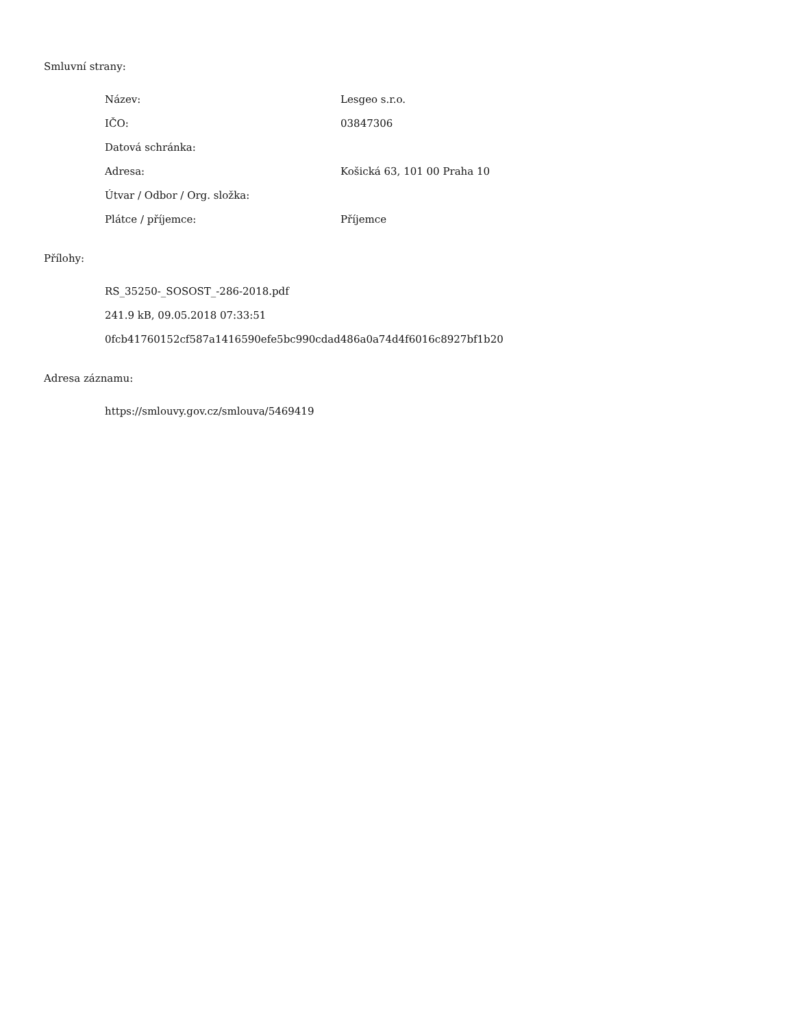Smluvní strany:
| Název: | Lesgeo s.r.o. |
| IČO: | 03847306 |
| Datová schránka: | |
| Adresa: | Košická 63, 101 00 Praha 10 |
| Útvar / Odbor / Org. složka: | |
| Plátce / příjemce: | Příjemce |
Přílohy:
RS_35250-_SOSOST_-286-2018.pdf
241.9 kB, 09.05.2018 07:33:51
0fcb41760152cf587a1416590efe5bc990cdad486a0a74d4f6016c8927bf1b20
Adresa záznamu:
https://smlouvy.gov.cz/smlouva/5469419